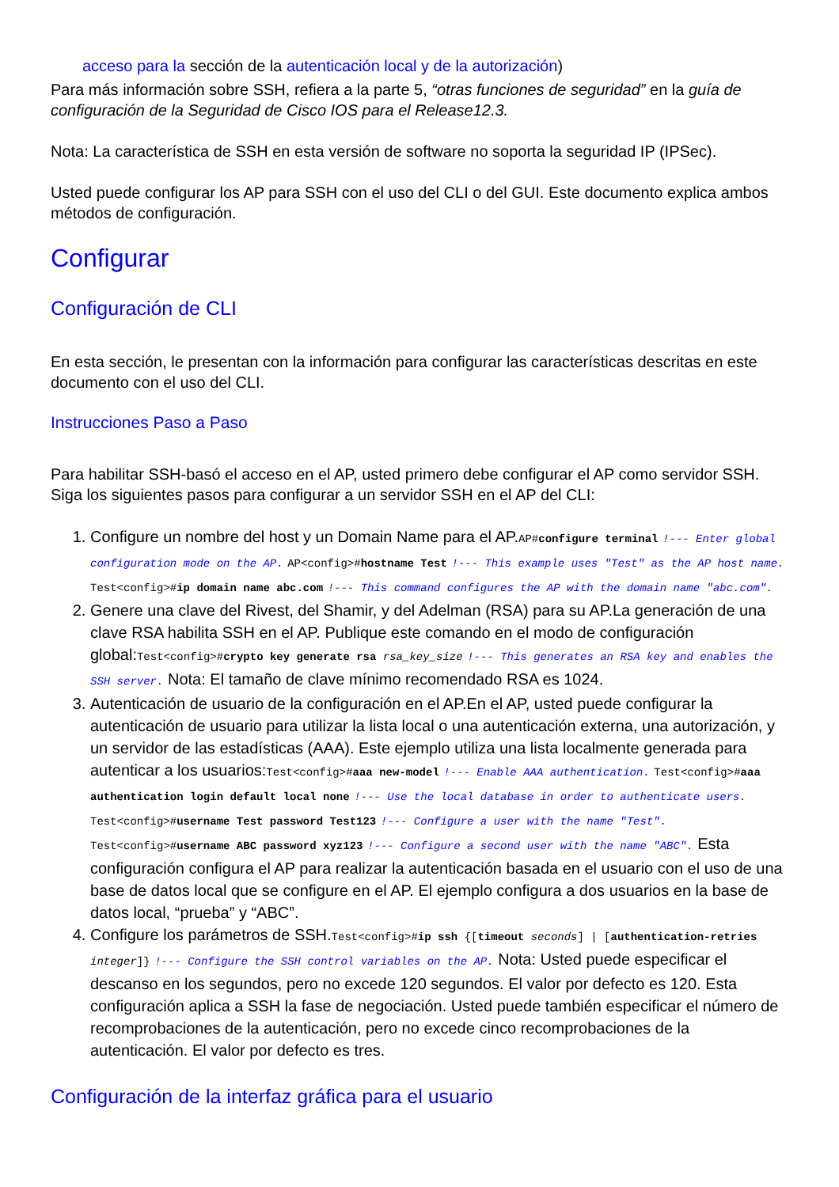acceso para la sección de la autenticación local y de la autorización)
Para más información sobre SSH, refiera a la parte 5, “otras funciones de seguridad” en la guía de configuración de la Seguridad de Cisco IOS para el Release12.3.
Nota: La característica de SSH en esta versión de software no soporta la seguridad IP (IPSec).
Usted puede configurar los AP para SSH con el uso del CLI o del GUI. Este documento explica ambos métodos de configuración.
Configurar
Configuración de CLI
En esta sección, le presentan con la información para configurar las características descritas en este documento con el uso del CLI.
Instrucciones Paso a Paso
Para habilitar SSH-basó el acceso en el AP, usted primero debe configurar el AP como servidor SSH. Siga los siguientes pasos para configurar a un servidor SSH en el AP del CLI:
1. Configure un nombre del host y un Domain Name para el AP.AP#configure terminal !--- Enter global configuration mode on the AP. AP<config>#hostname Test !--- This example uses "Test" as the AP host name. Test<config>#ip domain name abc.com !--- This command configures the AP with the domain name "abc.com".
2. Genere una clave del Rivest, del Shamir, y del Adelman (RSA) para su AP.La generación de una clave RSA habilita SSH en el AP. Publique este comando en el modo de configuración global:Test<config>#crypto key generate rsa rsa_key_size !--- This generates an RSA key and enables the SSH server. Nota: El tamaño de clave mínimo recomendado RSA es 1024.
3. Autenticación de usuario de la configuración en el AP.En el AP, usted puede configurar la autenticación de usuario para utilizar la lista local o una autenticación externa, una autorización, y un servidor de las estadísticas (AAA). Este ejemplo utiliza una lista localmente generada para autenticar a los usuarios:Test<config>#aaa new-model !--- Enable AAA authentication. Test<config>#aaa authentication login default local none !--- Use the local database in order to authenticate users. Test<config>#username Test password Test123 !--- Configure a user with the name "Test". Test<config>#username ABC password xyz123 !--- Configure a second user with the name "ABC". Esta configuración configura el AP para realizar la autenticación basada en el usuario con el uso de una base de datos local que se configure en el AP. El ejemplo configura a dos usuarios en la base de datos local, “prueba” y “ABC”.
4. Configure los parámetros de SSH.Test<config>#ip ssh {[timeout seconds] | [authentication-retries integer]} !--- Configure the SSH control variables on the AP. Nota: Usted puede especificar el descanso en los segundos, pero no excede 120 segundos. El valor por defecto es 120. Esta configuración aplica a SSH la fase de negociación. Usted puede también especificar el número de recomprobaciones de la autenticación, pero no excede cinco recomprobaciones de la autenticación. El valor por defecto es tres.
Configuración de la interfaz gráfica para el usuario